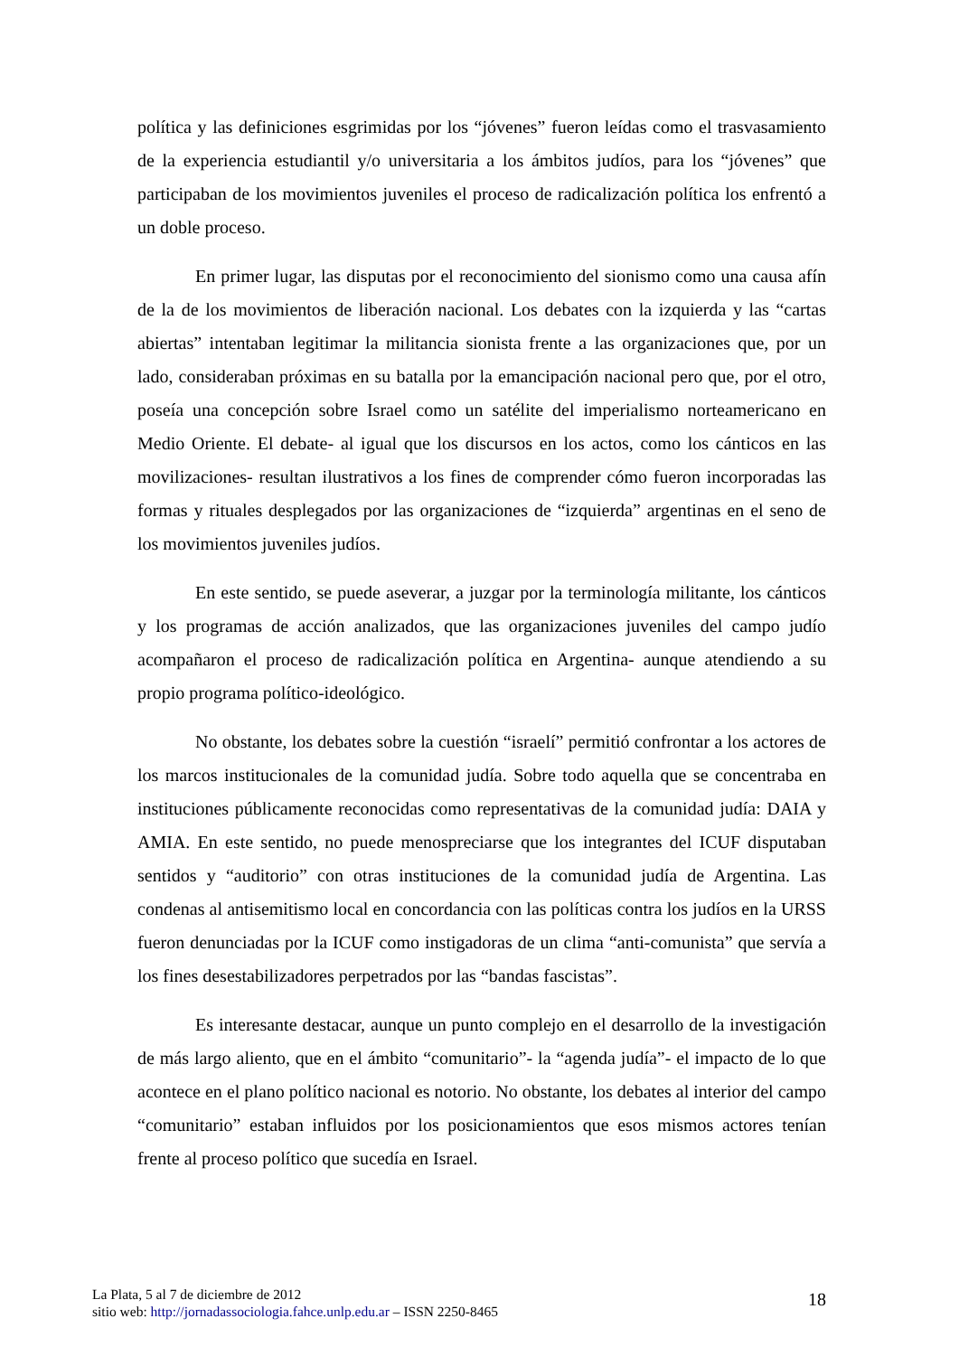política y las definiciones esgrimidas por los “jóvenes” fueron leídas como el trasvasamiento de la experiencia estudiantil y/o universitaria a los ámbitos judíos, para los “jóvenes” que participaban de los movimientos juveniles el proceso de radicalización política los enfrentó a un doble proceso.
En primer lugar, las disputas por el reconocimiento del sionismo como una causa afín de la de los movimientos de liberación nacional. Los debates con la izquierda y las “cartas abiertas” intentaban legitimar la militancia sionista frente a las organizaciones que, por un lado, consideraban próximas en su batalla por la emancipación nacional pero que, por el otro, poseía una concepción sobre Israel como un satélite del imperialismo norteamericano en Medio Oriente. El debate- al igual que los discursos en los actos, como los cánticos en las movilizaciones- resultan ilustrativos a los fines de comprender cómo fueron incorporadas las formas y rituales desplegados por las organizaciones de “izquierda” argentinas en el seno de los movimientos juveniles judíos.
En este sentido, se puede aseverar, a juzgar por la terminología militante, los cánticos y los programas de acción analizados, que las organizaciones juveniles del campo judío acompañaron el proceso de radicalización política en Argentina- aunque atendiendo a su propio programa político-ideológico.
No obstante, los debates sobre la cuestión “israelí” permitió confrontar a los actores de los marcos institucionales de la comunidad judía. Sobre todo aquella que se concentraba en instituciones públicamente reconocidas como representativas de la comunidad judía: DAIA y AMIA. En este sentido, no puede menospreciarse que los integrantes del ICUF disputaban sentidos y “auditorio” con otras instituciones de la comunidad judía de Argentina. Las condenas al antisemitismo local en concordancia con las políticas contra los judíos en la URSS fueron denunciadas por la ICUF como instigadoras de un clima “anti-comunista” que servía a los fines desestabilizadores perpetrados por las “bandas fascistas”.
Es interesante destacar, aunque un punto complejo en el desarrollo de la investigación de más largo aliento, que en el ámbito “comunitario”- la “agenda judía”- el impacto de lo que acontece en el plano político nacional es notorio. No obstante, los debates al interior del campo “comunitario” estaban influidos por los posicionamientos que esos mismos actores tenían frente al proceso político que sucedía en Israel.
La Plata, 5 al 7 de diciembre de 2012
sitio web: http://jornadassociologia.fahce.unlp.edu.ar – ISSN 2250-8465
18